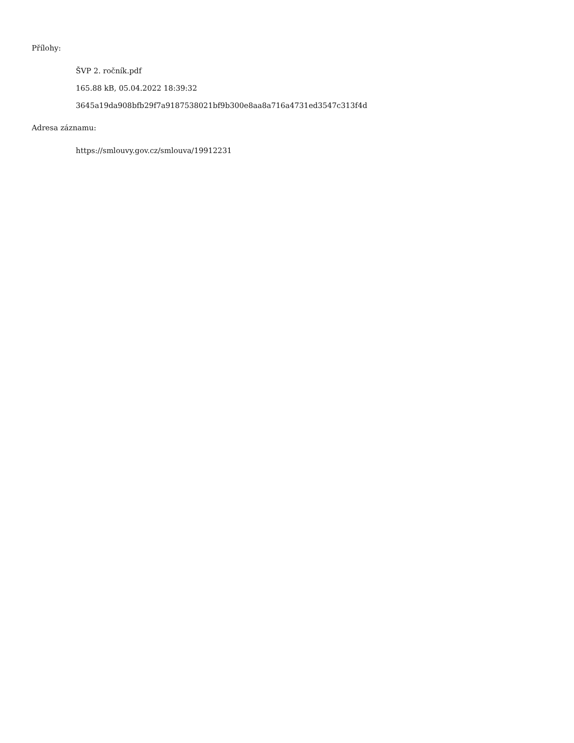Přílohy:
ŠVP 2. ročník.pdf
165.88 kB, 05.04.2022 18:39:32
3645a19da908bfb29f7a9187538021bf9b300e8aa8a716a4731ed3547c313f4d
Adresa záznamu:
https://smlouvy.gov.cz/smlouva/19912231